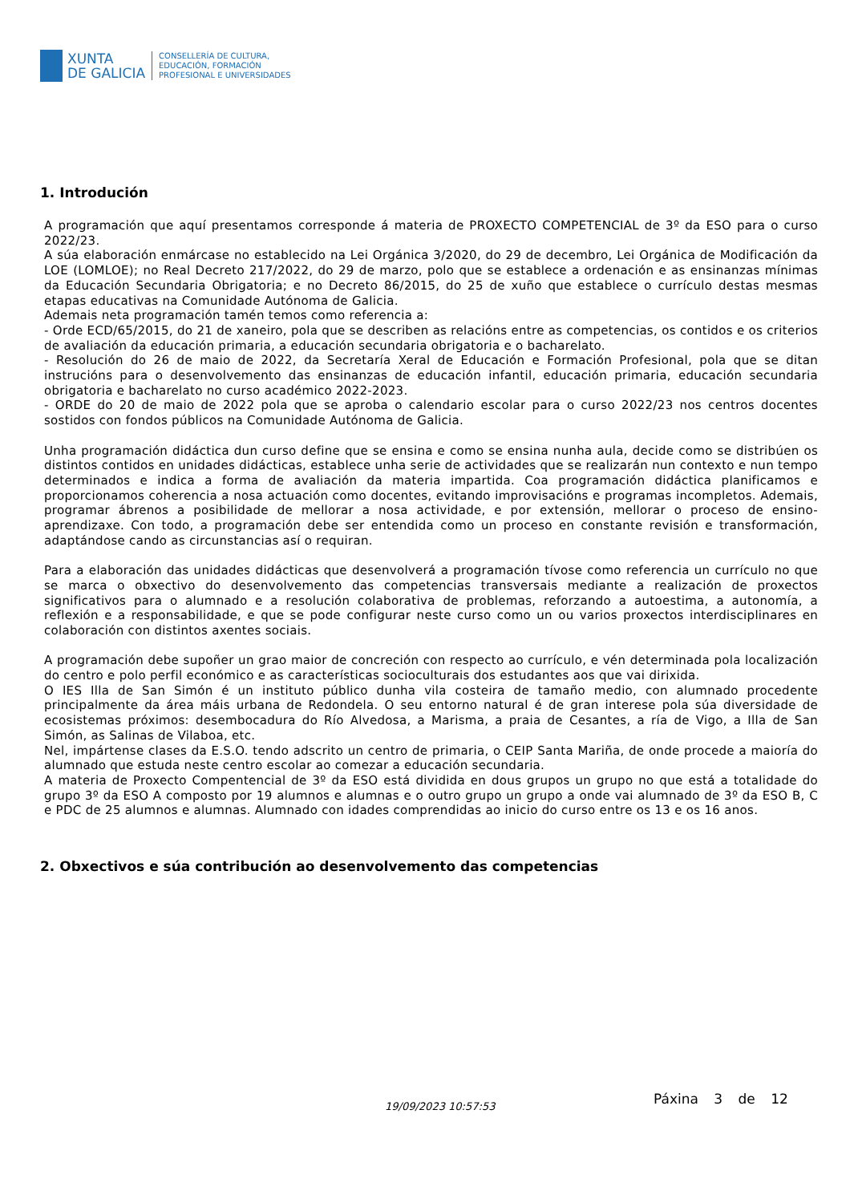XUNTA
DE GALICIA
CONSELLERÍA DE CULTURA,
EDUCACIÓN, FORMACIÓN
PROFESIONAL E UNIVERSIDADES
1. Introdución
A programación que aquí presentamos corresponde á materia de PROXECTO COMPETENCIAL de 3º da ESO para o curso 2022/23.
A súa elaboración enmárcase no establecido na Lei Orgánica 3/2020, do 29 de decembro, Lei Orgánica de Modificación da LOE (LOMLOE); no Real Decreto 217/2022, do 29 de marzo, polo que se establece a ordenación e as ensinanzas mínimas da Educación Secundaria Obrigatoria; e no Decreto 86/2015, do 25 de xuño que establece o currículo destas mesmas etapas educativas na Comunidade Autónoma de Galicia.
Ademais neta programación tamén temos como referencia a:
- Orde ECD/65/2015, do 21 de xaneiro, pola que se describen as relacións entre as competencias, os contidos e os criterios de avaliación da educación primaria, a educación secundaria obrigatoria e o bacharelato.
- Resolución do 26 de maio de 2022, da Secretaría Xeral de Educación e Formación Profesional, pola que se ditan instrucións para o desenvolvemento das ensinanzas de educación infantil, educación primaria, educación secundaria obrigatoria e bacharelato no curso académico 2022-2023.
- ORDE do 20 de maio de 2022 pola que se aproba o calendario escolar para o curso 2022/23 nos centros docentes sostidos con fondos públicos na Comunidade Autónoma de Galicia.
Unha programación didáctica dun curso define que se ensina e como se ensina nunha aula, decide como se distribúen os distintos contidos en unidades didácticas, establece unha serie de actividades que se realizarán nun contexto e nun tempo determinados e indica a forma de avaliación da materia impartida. Coa programación didáctica planificamos e proporcionamos coherencia a nosa actuación como docentes, evitando improvisacións e programas incompletos. Ademais, programar ábrenos a posibilidade de mellorar a nosa actividade, e por extensión, mellorar o proceso de ensino-aprendizaxe. Con todo, a programación debe ser entendida como un proceso en constante revisión e transformación, adaptándose cando as circunstancias así o requiran.
Para a elaboración das unidades didácticas que desenvolverá a programación tívose como referencia un currículo no que se marca o obxectivo do desenvolvemento das competencias transversais mediante a realización de proxectos significativos para o alumnado e a resolución colaborativa de problemas, reforzando a autoestima, a autonomía, a reflexión e a responsabilidade, e que se pode configurar neste curso como un ou varios proxectos interdisciplinares en colaboración con distintos axentes sociais.
A programación debe supoñer un grao maior de concreción con respecto ao currículo, e vén determinada pola localización do centro e polo perfil económico e as características socioculturais dos estudantes aos que vai dirixida.
O IES Illa de San Simón é un instituto público dunha vila costeira de tamaño medio, con alumnado procedente principalmente da área máis urbana de Redondela. O seu entorno natural é de gran interese pola súa diversidade de ecosistemas próximos: desembocadura do Río Alvedosa, a Marisma, a praia de Cesantes, a ría de Vigo, a Illa de San Simón, as Salinas de Vilaboa, etc.
Nel, impártense clases da E.S.O. tendo adscrito un centro de primaria, o CEIP Santa Mariña, de onde procede a maioría do alumnado que estuda neste centro escolar ao comezar a educación secundaria.
A materia de Proxecto Compentencial de 3º da ESO está dividida en dous grupos un grupo no que está a totalidade do grupo 3º da ESO A composto por 19 alumnos e alumnas e o outro grupo un grupo a onde vai alumnado de 3º da ESO B, C e PDC de 25 alumnos e alumnas. Alumnado con idades comprendidas ao inicio do curso entre os 13 e os 16 anos.
2. Obxectivos e súa contribución ao desenvolvemento das competencias
19/09/2023 10:57:53 Páxina 3 de 12